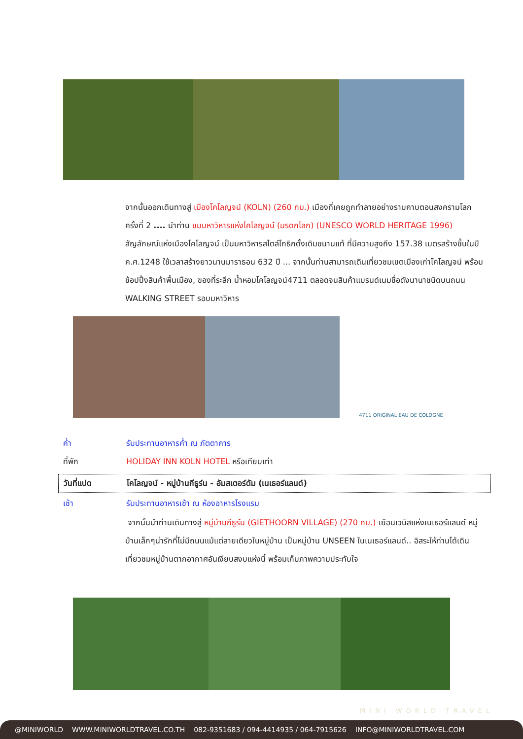จากนั้นออกเดินทางสู่ เมืองโคโลญจน์ (KOLN) (260 กม.) เมืองที่เคยถูกทำลายอย่างราบคาบตอนสงครามโลกครั้งที่ 2 .... นำท่าน ชมมหาวิหารแห่งโคโลญจน์ (มรดกโลก) (UNESCO WORLD HERITAGE 1996) สัญลักษณ์แห่งเมืองโคโลญจน์ เป็นมหาวิหารสไตล์โกธิกดั้งเดิมขนานแท้ ที่มีความสูงถึง 157.38 เมตรสร้างขึ้นในปี ค.ศ.1248 ใช้เวลาสร้างยาวนานมาราธอน 632 ปี ... จากนั้นท่านสามารถเดินเที่ยวชมเขตเมืองเก่าโคโลญจน์ พร้อมช้อปปิ้งสินค้าพื้นเมือง, ของที่ระลึก น้ำหอมโคโลญจน์4711 ตลอดจนสินค้าแบรนด์เนมชื่อดังนานาชนิดบนถนน WALKING STREET รอบมหาวิหาร
4711 ORIGINAL EAU DE COLOGNE
ค่ำ รับประทานอาหารค่ำ ณ ภัตตาคาร
ที่พัก HOLIDAY INN KOLN HOTEL หรือเทียบเท่า
วันที่แปด โคโลญจน์ - หมู่บ้านกีธูร์น - อัมสเตอร์ดัม (เนเธอร์แลนด์)
เช้า รับประทานอาหารเช้า ณ ห้องอาหารโรงแรม
จากนั้นนำท่านเดินทางสู่ หมู่บ้านกีธูร์น (GIETHOORN VILLAGE) (270 กม.) เยือนเวนิสแห่งเนเธอร์แลนด์ หมู่บ้านเล็กๆน่ารักที่ไม่มีถนนแม้แต่สายเดียวในหมู่บ้าน เป็นหมู่บ้าน UNSEEN ในเนเธอร์แลนด์.. อิสระให้ท่านได้เดินเที่ยวชมหมู่บ้านตากอากาศอันเงียบสงบแห่งนี้ พร้อมเก็บภาพความประทับใจ
MINI WORLD TRAVEL
@MINIWORLD WWW.MINIWORLDTRAVEL.CO.TH 082-9351683 / 094-4414935 / 064-7915626 INFO@MINIWORLDTRAVEL.COM